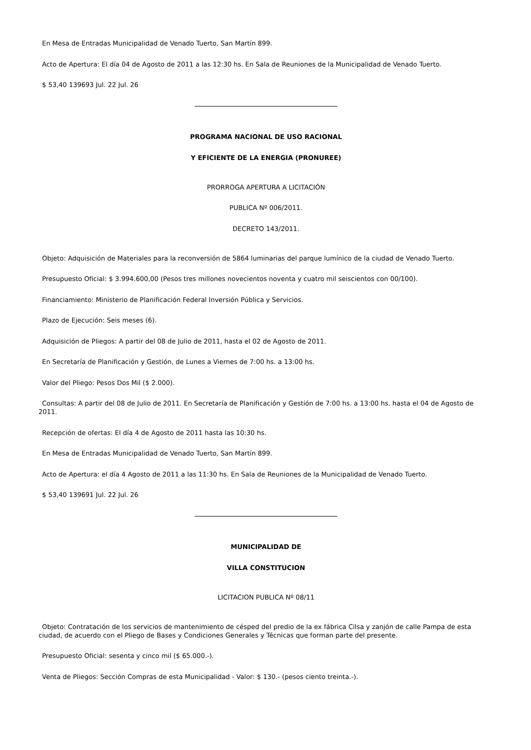En Mesa de Entradas Municipalidad de Venado Tuerto, San Martín 899.
Acto de Apertura: El día 04 de Agosto de 2011 a las 12:30 hs. En Sala de Reuniones de la Municipalidad de Venado Tuerto.
$ 53,40 139693 Jul. 22 Jul. 26
PROGRAMA NACIONAL DE USO RACIONAL
Y EFICIENTE DE LA ENERGIA (PRONUREE)
PRORROGA APERTURA A LICITACIÓN
PUBLICA Nº 006/2011.
DECRETO 143/2011.
Objeto: Adquisición de Materiales para la reconversión de 5864 luminarias del parque lumínico de la ciudad de Venado Tuerto.
Presupuesto Oficial: $ 3.994.600,00 (Pesos tres millones novecientos noventa y cuatro mil seiscientos con 00/100).
Financiamiento: Ministerio de Planificación Federal Inversión Pública y Servicios.
Plazo de Ejecución: Seis meses (6).
Adquisición de Pliegos: A partir del 08 de Julio de 2011, hasta el 02 de Agosto de 2011.
En Secretaría de Planificación y Gestión, de Lunes a Viernes de 7:00 hs. a 13:00 hs.
Valor del Pliego: Pesos Dos Mil ($ 2.000).
Consultas: A partir del 08 de Julio de 2011. En Secretaría de Planificación y Gestión de 7:00 hs. a 13:00 hs. hasta el 04 de Agosto de 2011.
Recepción de ofertas: El día 4 de Agosto de 2011 hasta las 10:30 hs.
En Mesa de Entradas Municipalidad de Venado Tuerto, San Martín 899.
Acto de Apertura: el día 4 Agosto de 2011 a las 11:30 hs. En Sala de Reuniones de la Municipalidad de Venado Tuerto.
$ 53,40 139691 Jul. 22 Jul. 26
MUNICIPALIDAD DE
VILLA CONSTITUCION
LICITACION PUBLICA Nº 08/11
Objeto: Contratación de los servicios de mantenimiento de césped del predio de la ex fábrica Cilsa y zanjón de calle Pampa de esta ciudad, de acuerdo con el Pliego de Bases y Condiciones Generales y Técnicas que forman parte del presente.
Presupuesto Oficial: sesenta y cinco mil ($ 65.000.-).
Venta de Pliegos: Sección Compras de esta Municipalidad - Valor: $ 130.- (pesos ciento treinta.-).